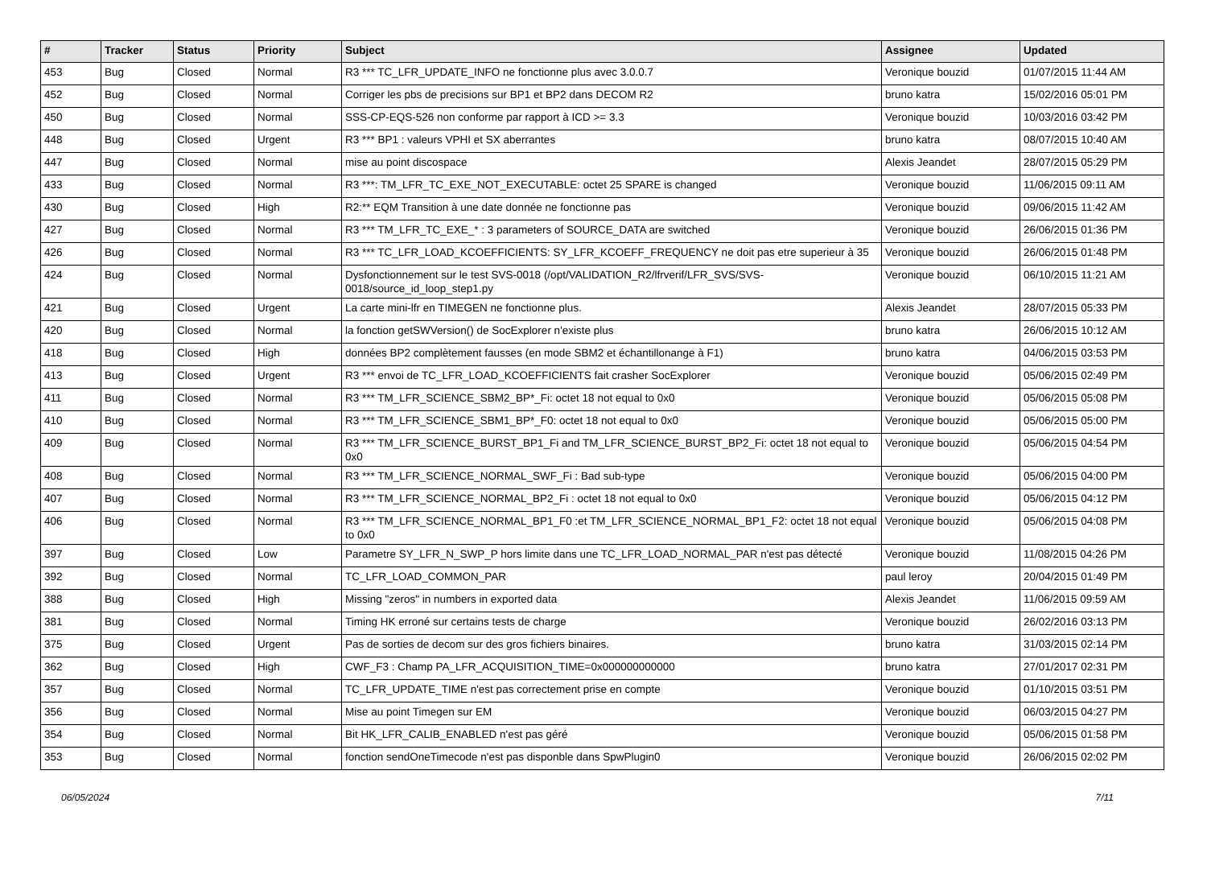| # | Tracker | Status | Priority | Subject | Assignee | Updated |
| --- | --- | --- | --- | --- | --- | --- |
| 453 | Bug | Closed | Normal | R3 *** TC_LFR_UPDATE_INFO ne fonctionne plus avec 3.0.0.7 | Veronique bouzid | 01/07/2015 11:44 AM |
| 452 | Bug | Closed | Normal | Corriger les pbs de precisions sur BP1 et BP2 dans DECOM R2 | bruno katra | 15/02/2016 05:01 PM |
| 450 | Bug | Closed | Normal | SSS-CP-EQS-526 non conforme par rapport à ICD >= 3.3 | Veronique bouzid | 10/03/2016 03:42 PM |
| 448 | Bug | Closed | Urgent | R3 *** BP1 : valeurs VPHI et SX aberrantes | bruno katra | 08/07/2015 10:40 AM |
| 447 | Bug | Closed | Normal | mise au point discospace | Alexis Jeandet | 28/07/2015 05:29 PM |
| 433 | Bug | Closed | Normal | R3 ***: TM_LFR_TC_EXE_NOT_EXECUTABLE: octet 25 SPARE is changed | Veronique bouzid | 11/06/2015 09:11 AM |
| 430 | Bug | Closed | High | R2:** EQM Transition à une date donnée ne fonctionne pas | Veronique bouzid | 09/06/2015 11:42 AM |
| 427 | Bug | Closed | Normal | R3 *** TM_LFR_TC_EXE_* : 3 parameters of SOURCE_DATA are switched | Veronique bouzid | 26/06/2015 01:36 PM |
| 426 | Bug | Closed | Normal | R3 *** TC_LFR_LOAD_KCOEFFICIENTS: SY_LFR_KCOEFF_FREQUENCY ne doit pas etre superieur à 35 | Veronique bouzid | 26/06/2015 01:48 PM |
| 424 | Bug | Closed | Normal | Dysfonctionnement sur le test SVS-0018 (/opt/VALIDATION_R2/lfrverif/LFR_SVS/SVS-0018/source_id_loop_step1.py | Veronique bouzid | 06/10/2015 11:21 AM |
| 421 | Bug | Closed | Urgent | La carte mini-lfr en TIMEGEN ne fonctionne plus. | Alexis Jeandet | 28/07/2015 05:33 PM |
| 420 | Bug | Closed | Normal | la fonction getSWVersion() de SocExplorer n'existe plus | bruno katra | 26/06/2015 10:12 AM |
| 418 | Bug | Closed | High | données BP2 complètement fausses (en mode SBM2 et échantillonange à F1) | bruno katra | 04/06/2015 03:53 PM |
| 413 | Bug | Closed | Urgent | R3 *** envoi de TC_LFR_LOAD_KCOEFFICIENTS fait crasher SocExplorer | Veronique bouzid | 05/06/2015 02:49 PM |
| 411 | Bug | Closed | Normal | R3 *** TM_LFR_SCIENCE_SBM2_BP*_Fi: octet 18 not equal to 0x0 | Veronique bouzid | 05/06/2015 05:08 PM |
| 410 | Bug | Closed | Normal | R3 *** TM_LFR_SCIENCE_SBM1_BP*_F0: octet 18 not equal to 0x0 | Veronique bouzid | 05/06/2015 05:00 PM |
| 409 | Bug | Closed | Normal | R3 *** TM_LFR_SCIENCE_BURST_BP1_Fi and TM_LFR_SCIENCE_BURST_BP2_Fi: octet 18 not equal to 0x0 | Veronique bouzid | 05/06/2015 04:54 PM |
| 408 | Bug | Closed | Normal | R3 *** TM_LFR_SCIENCE_NORMAL_SWF_Fi : Bad sub-type | Veronique bouzid | 05/06/2015 04:00 PM |
| 407 | Bug | Closed | Normal | R3 *** TM_LFR_SCIENCE_NORMAL_BP2_Fi : octet 18 not equal to 0x0 | Veronique bouzid | 05/06/2015 04:12 PM |
| 406 | Bug | Closed | Normal | R3 *** TM_LFR_SCIENCE_NORMAL_BP1_F0 :et TM_LFR_SCIENCE_NORMAL_BP1_F2: octet 18 not equal to 0x0 | Veronique bouzid | 05/06/2015 04:08 PM |
| 397 | Bug | Closed | Low | Parametre SY_LFR_N_SWP_P hors limite dans une TC_LFR_LOAD_NORMAL_PAR n'est pas détecté | Veronique bouzid | 11/08/2015 04:26 PM |
| 392 | Bug | Closed | Normal | TC_LFR_LOAD_COMMON_PAR | paul leroy | 20/04/2015 01:49 PM |
| 388 | Bug | Closed | High | Missing "zeros" in numbers in exported data | Alexis Jeandet | 11/06/2015 09:59 AM |
| 381 | Bug | Closed | Normal | Timing HK erroné sur certains tests de charge | Veronique bouzid | 26/02/2016 03:13 PM |
| 375 | Bug | Closed | Urgent | Pas de sorties de decom sur des gros fichiers binaires. | bruno katra | 31/03/2015 02:14 PM |
| 362 | Bug | Closed | High | CWF_F3 : Champ PA_LFR_ACQUISITION_TIME=0x000000000000 | bruno katra | 27/01/2017 02:31 PM |
| 357 | Bug | Closed | Normal | TC_LFR_UPDATE_TIME n'est pas correctement prise en compte | Veronique bouzid | 01/10/2015 03:51 PM |
| 356 | Bug | Closed | Normal | Mise au point Timegen sur EM | Veronique bouzid | 06/03/2015 04:27 PM |
| 354 | Bug | Closed | Normal | Bit HK_LFR_CALIB_ENABLED n'est pas géré | Veronique bouzid | 05/06/2015 01:58 PM |
| 353 | Bug | Closed | Normal | fonction sendOneTimecode n'est pas disponble dans SpwPlugin0 | Veronique bouzid | 26/06/2015 02:02 PM |
06/05/2024 7/11